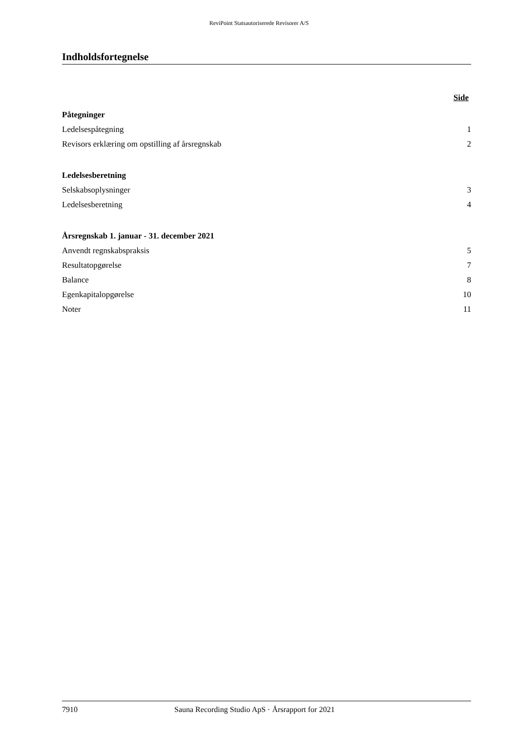ReviPoint Statsautoriserede Revisorer A/S
Indholdsfortegnelse
Side
Påtegninger
Ledelsespåtegning 1
Revisors erklæring om opstilling af årsregnskab 2
Ledelsesberetning
Selskabsoplysninger 3
Ledelsesberetning 4
Årsregnskab 1. januar - 31. december 2021
Anvendt regnskabspraksis 5
Resultatopgørelse 7
Balance 8
Egenkapitalopgørelse 10
Noter 11
7910 Sauna Recording Studio ApS · Årsrapport for 2021